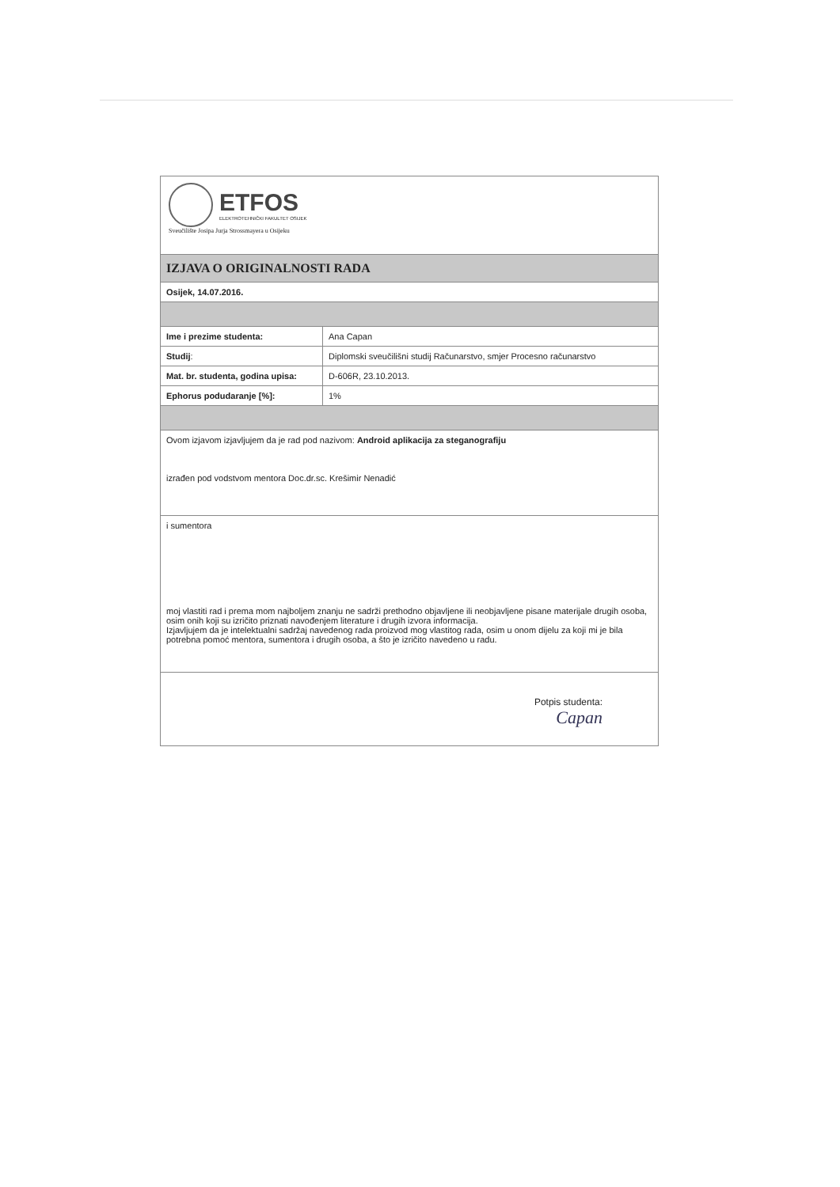| ETFOS ELEKTROTEHNIČKI FAKULTET OSIJEK Sveučilište Josipa Jurja Strossmayera u Osijeku | |
| IZJAVA O ORIGINALNOSTI RADA | |
| Osijek, 14.07.2016. | |
| Ime i prezime studenta: | Ana Capan |
| Studij : | Diplomski sveučilišni studij Računarstvo, smjer Procesno računarstvo |
| Mat. br. studenta, godina upisa: | D-606R, 23.10.2013. |
| Ephorus podudaranje [%]: | 1% |
| Ovom izjavom izjavljujem da je rad pod nazivom: Android aplikacija za steganografiju izrađen pod vodstvom mentora Doc.dr.sc. Krešimir Nenadić | |
| i sumentora moj vlastiti rad i prema mom najboljem znanju ne sadrži prethodno objavljene ili neobjavljene pisane materijale drugih osoba, osim onih koji su izričito priznati navođenjem literature i drugih izvora informacija. Izjavljujem da je intelektualni sadržaj navedenog rada proizvod mog vlastitog rada, osim u onom dijelu za koji mi je bila potrebna pomoć mentora, sumentora i drugih osoba, a što je izričito navedeno u radu. | |
| Potpis studenta: Capan | |